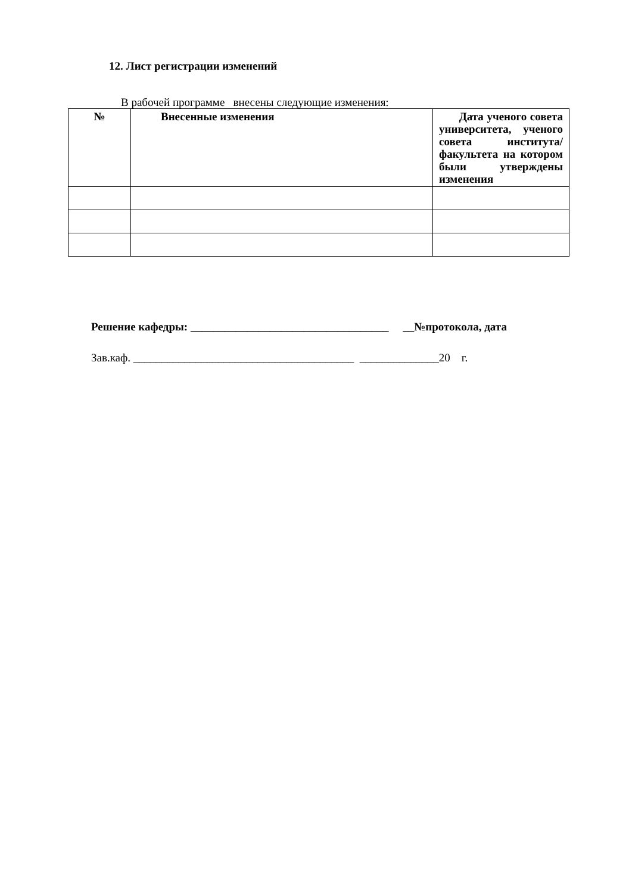12. Лист регистрации изменений
В рабочей программе внесены следующие изменения:
| № | Внесенные изменения | Дата ученого совета университета, ученого совета института/факультета на котором были утверждены изменения |
| --- | --- | --- |
Решение кафедры: ___________________________________ __№протокола, дата
Зав.каф. _______________________________________ ______________20 г.